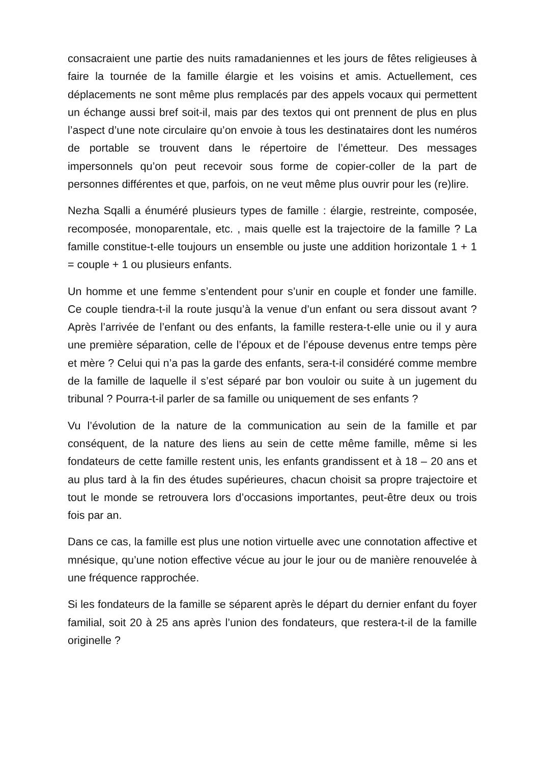consacraient une partie des nuits ramadaniennes et les jours de fêtes religieuses à faire la tournée de la famille élargie et les voisins et amis. Actuellement, ces déplacements ne sont même plus remplacés par des appels vocaux qui permettent un échange aussi bref soit-il, mais par des textos qui ont prennent de plus en plus l’aspect d’une note circulaire qu’on envoie à tous les destinataires dont les numéros de portable se trouvent dans le répertoire de l’émetteur. Des messages impersonnels qu’on peut recevoir sous forme de copier-coller de la part de personnes différentes et que, parfois, on ne veut même plus ouvrir pour les (re)lire.
Nezha Sqalli a énuméré plusieurs types de famille : élargie, restreinte, composée, recomposée, monoparentale, etc. , mais quelle est la trajectoire de la famille ? La famille constitue-t-elle toujours un ensemble ou juste une addition horizontale 1 + 1 = couple + 1 ou plusieurs enfants.
Un homme et une femme s’entendent pour s’unir en couple et fonder une famille. Ce couple tiendra-t-il la route jusqu’à la venue d’un enfant ou sera dissout avant ? Après l’arrivée de l’enfant ou des enfants, la famille restera-t-elle unie ou il y aura une première séparation, celle de l’époux et de l’épouse devenus entre temps père et mère ? Celui qui n’a pas la garde des enfants, sera-t-il considéré comme membre de la famille de laquelle il s’est séparé par bon vouloir ou suite à un jugement du tribunal ? Pourra-t-il parler de sa famille ou uniquement de ses enfants ?
Vu l’évolution de la nature de la communication au sein de la famille et par conséquent, de la nature des liens au sein de cette même famille, même si les fondateurs de cette famille restent unis, les enfants grandissent et à 18 – 20 ans et au plus tard à la fin des études supérieures, chacun choisit sa propre trajectoire et tout le monde se retrouvera lors d’occasions importantes, peut-être deux ou trois fois par an.
Dans ce cas, la famille est plus une notion virtuelle avec une connotation affective et mnésique, qu’une notion effective vécue au jour le jour ou de manière renouvelée à une fréquence rapprochée.
Si les fondateurs de la famille se séparent après le départ du dernier enfant du foyer familial, soit 20 à 25 ans après l’union des fondateurs, que restera-t-il de la famille originelle ?